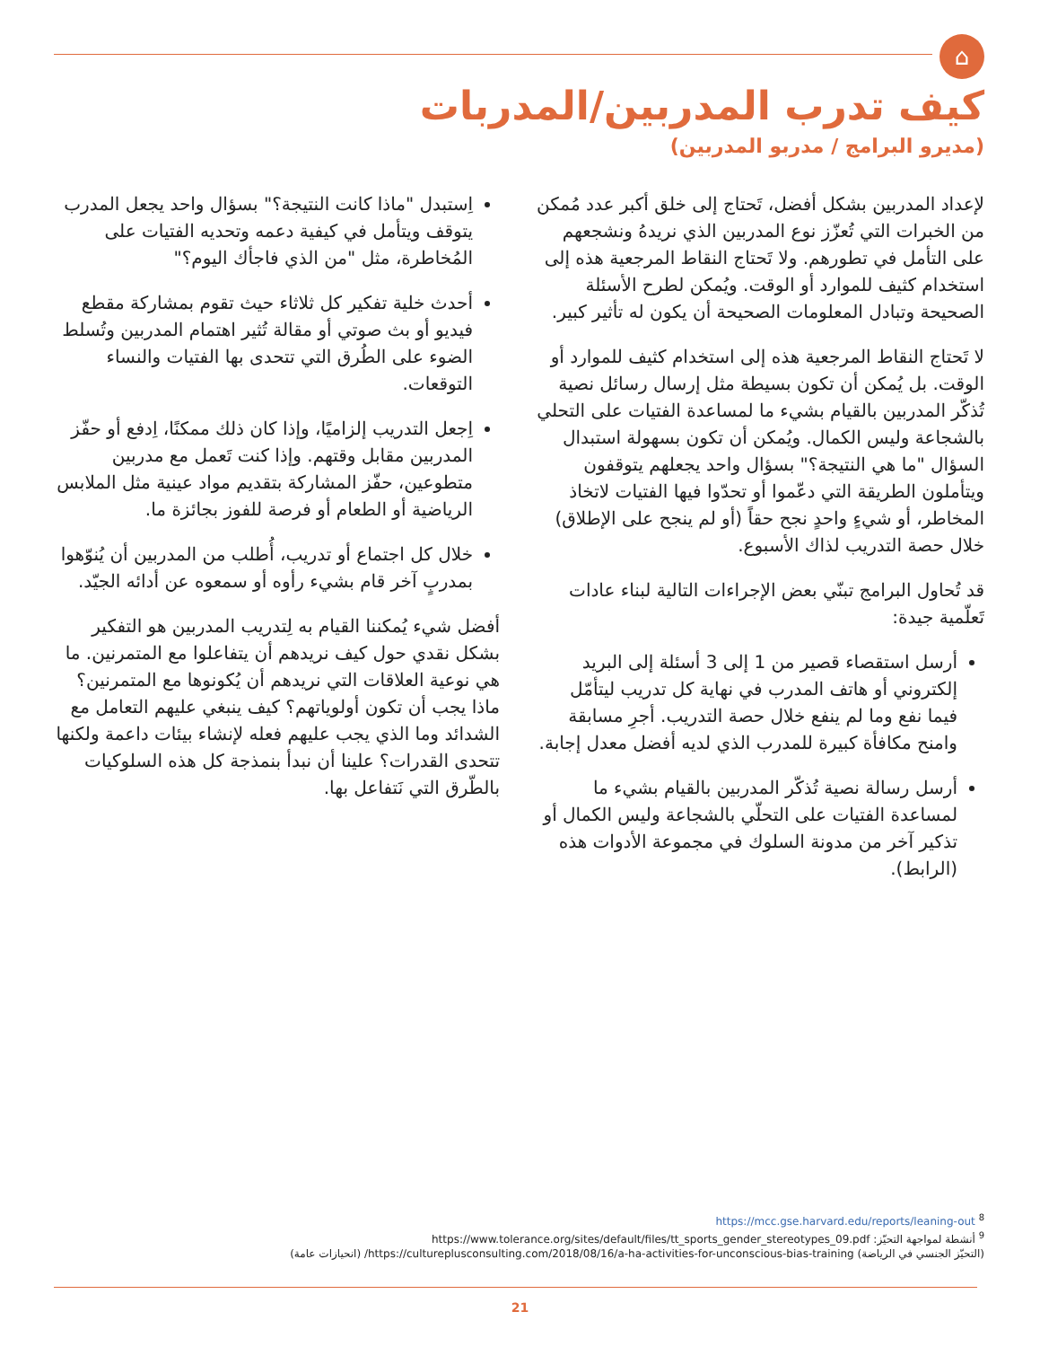⌂
كيف تدرب المدربين/المدربات
(مديرو البرامج / مدربو المدربين)
لإعداد المدربين بشكل أفضل، تَحتاج إلى خلق أكبر عدد مُمكن من الخبرات التي تُعزّز نوع المدربين الذي نريدهُ ونشجعهم على التأمل في تطورهم. ولا تَحتاج النقاط المرجعية هذه إلى استخدام كثيف للموارد أو الوقت. ويُمكن لطرح الأسئلة الصحيحة وتبادل المعلومات الصحيحة أن يكون له تأثير كبير.
لا تَحتاج النقاط المرجعية هذه إلى استخدام كثيف للموارد أو الوقت. بل يُمكن أن تكون بسيطة مثل إرسال رسائل نصية تُذكّر المدربين بالقيام بشيء ما لمساعدة الفتيات على التحلي بالشجاعة وليس الكمال. ويُمكن أن تكون بسهولة استبدال السؤال "ما هي النتيجة؟" بسؤال واحد يجعلهم يتوقفون ويتأملون الطريقة التي دعّموا أو تحدّوا فيها الفتيات لاتخاذ المخاطر، أو شيءٍ واحدٍ نجح حقاً (أو لم ينجح على الإطلاق) خلال حصة التدريب لذاك الأسبوع.
قد تُحاول البرامج تبنّي بعض الإجراءات التالية لبناء عادات تَعلّمية جيدة:
أرسل استقصاء قصير من 1 إلى 3 أسئلة إلى البريد إلكتروني أو هاتف المدرب في نهاية كل تدريب ليتأمّل فيما نفع وما لم ينفع خلال حصة التدريب. أجرِ مسابقة وامنح مكافأة كبيرة للمدرب الذي لديه أفضل معدل إجابة.
أرسل رسالة نصية تُذكّر المدربين بالقيام بشيء ما لمساعدة الفتيات على التحلّي بالشجاعة وليس الكمال أو تذكير آخر من مدونة السلوك في مجموعة الأدوات هذه (الرابط).
اِستبدل "ماذا كانت النتيجة؟" بسؤال واحد يجعل المدرب يتوقف ويتأمل في كيفية دعمه وتحديه الفتيات على المُخاطرة، مثل "من الذي فاجأك اليوم؟"
أحدث خلية تفكير كل ثلاثاء حيث تقوم بمشاركة مقطع فيديو أو بث صوتي أو مقالة تُثير اهتمام المدربين وتُسلط الضوء على الطُرق التي تتحدى بها الفتيات والنساء التوقعات.
اِجعل التدريب إلزاميًا، وإذا كان ذلك ممكنًا، اِدفع أو حفّز المدربين مقابل وقتهم. وإذا كنت تَعمل مع مدربين متطوعين، حفّز المشاركة بتقديم مواد عينية مثل الملابس الرياضية أو الطعام أو فرصة للفوز بجائزة ما.
خلال كل اجتماع أو تدريب، أُطلب من المدربين أن يُنوّهوا بمدربٍ آخر قام بشيء رأوه أو سمعوه عن أدائه الجيّد.
أفضل شيء يُمكننا القيام به لِتدريب المدربين هو التفكير بشكل نقدي حول كيف نريدهم أن يتفاعلوا مع المتمرنين. ما هي نوعية العلاقات التي نريدهم أن يُكونوها مع المتمرنين؟ ماذا يجب أن تكون أولوياتهم؟ كيف ينبغي عليهم التعامل مع الشدائد وما الذي يجب عليهم فعله لإنشاء بيئات داعمة ولكنها تتحدى القدرات؟ علينا أن نبدأ بنمذجة كل هذه السلوكيات بالطّرق التي نَتفاعل بها.
<sup>8</sup> https://mcc.gse.harvard.edu/reports/leaning-out
<sup>9</sup> أنشطة لمواجهة التحيّز: https://www.tolerance.org/sites/default/files/tt_sports_gender_stereotypes_09.pdf
(التحيّز الجنسي في الرياضة) https://cultureplusconsulting.com/2018/08/16/a-ha-activities-for-unconscious-bias-training/ (انحيازات عامة)
21